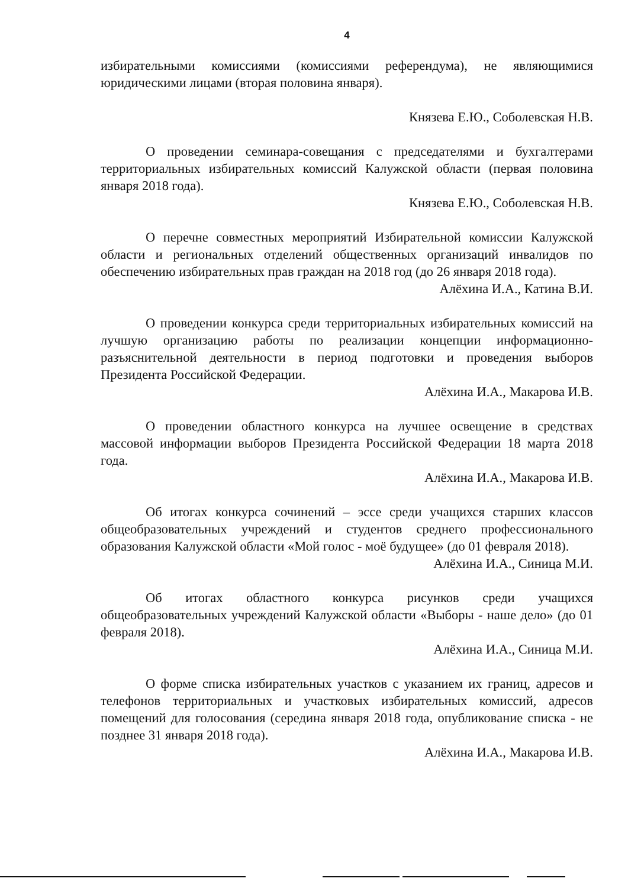4
избирательными комиссиями (комиссиями референдума), не являющимися юридическими лицами (вторая половина января).
Князева Е.Ю., Соболевская Н.В.
О проведении семинара-совещания с председателями и бухгалтерами территориальных избирательных комиссий Калужской области (первая половина января 2018 года).
Князева Е.Ю., Соболевская Н.В.
О перечне совместных мероприятий Избирательной комиссии Калужской области и региональных отделений общественных организаций инвалидов по обеспечению избирательных прав граждан на 2018 год (до 26 января 2018 года).
Алёхина И.А., Катина В.И.
О проведении конкурса среди территориальных избирательных комиссий на лучшую организацию работы по реализации концепции информационно-разъяснительной деятельности в период подготовки и проведения выборов Президента Российской Федерации.
Алёхина И.А., Макарова И.В.
О проведении областного конкурса на лучшее освещение в средствах массовой информации выборов Президента Российской Федерации 18 марта 2018 года.
Алёхина И.А., Макарова И.В.
Об итогах конкурса сочинений – эссе среди учащихся старших классов общеобразовательных учреждений и студентов среднего профессионального образования Калужской области «Мой голос - моё будущее» (до 01 февраля 2018).
Алёхина И.А., Синица М.И.
Об итогах областного конкурса рисунков среди учащихся общеобразовательных учреждений Калужской области «Выборы - наше дело» (до 01 февраля 2018).
Алёхина И.А., Синица М.И.
О форме списка избирательных участков с указанием их границ, адресов и телефонов территориальных и участковых избирательных комиссий, адресов помещений для голосования (середина января 2018 года, опубликование списка - не позднее 31 января 2018 года).
Алёхина И.А., Макарова И.В.